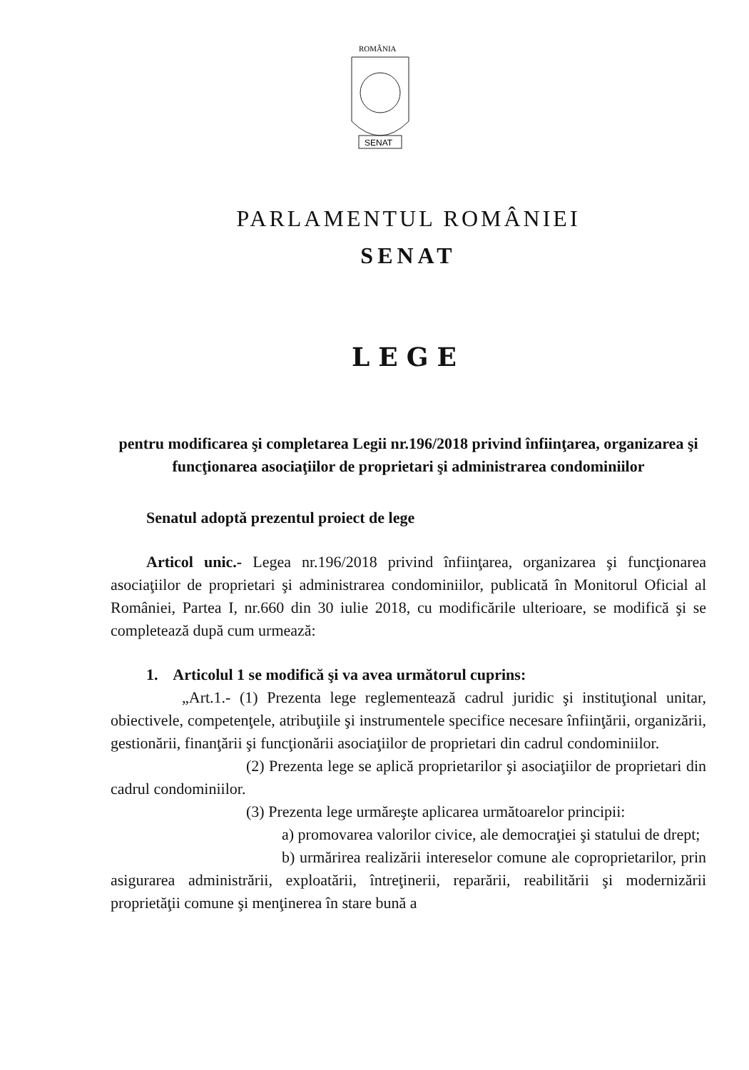ROMÂNIA
SENAT
PARLAMENTUL ROMÂNIEI
SENAT
LEGE
pentru modificarea şi completarea Legii nr.196/2018 privind înfiinţarea, organizarea şi funcţionarea asociaţiilor de proprietari şi administrarea condominiilor
Senatul adoptă prezentul proiect de lege
Articol unic.- Legea nr.196/2018 privind înfiinţarea, organizarea şi funcţionarea asociaţiilor de proprietari şi administrarea condominiilor, publicată în Monitorul Oficial al României, Partea I, nr.660 din 30 iulie 2018, cu modificările ulterioare, se modifică şi se completează după cum urmează:
1. Articolul 1 se modifică şi va avea următorul cuprins:
„Art.1.- (1) Prezenta lege reglementează cadrul juridic şi instituţional unitar, obiectivele, competenţele, atribuţiile şi instrumentele specifice necesare înfiinţării, organizării, gestionării, finanţării şi funcţionării asociaţiilor de proprietari din cadrul condominiilor.
(2) Prezenta lege se aplică proprietarilor şi asociaţiilor de proprietari din cadrul condominiilor.
(3) Prezenta lege urmăreşte aplicarea următoarelor principii:
a) promovarea valorilor civice, ale democraţiei şi statului de drept;
b) urmărirea realizării intereselor comune ale coproprietarilor, prin asigurarea administrării, exploatării, întreţinerii, reparării, reabilitării şi modernizării proprietăţii comune şi menţinerea în stare bună a